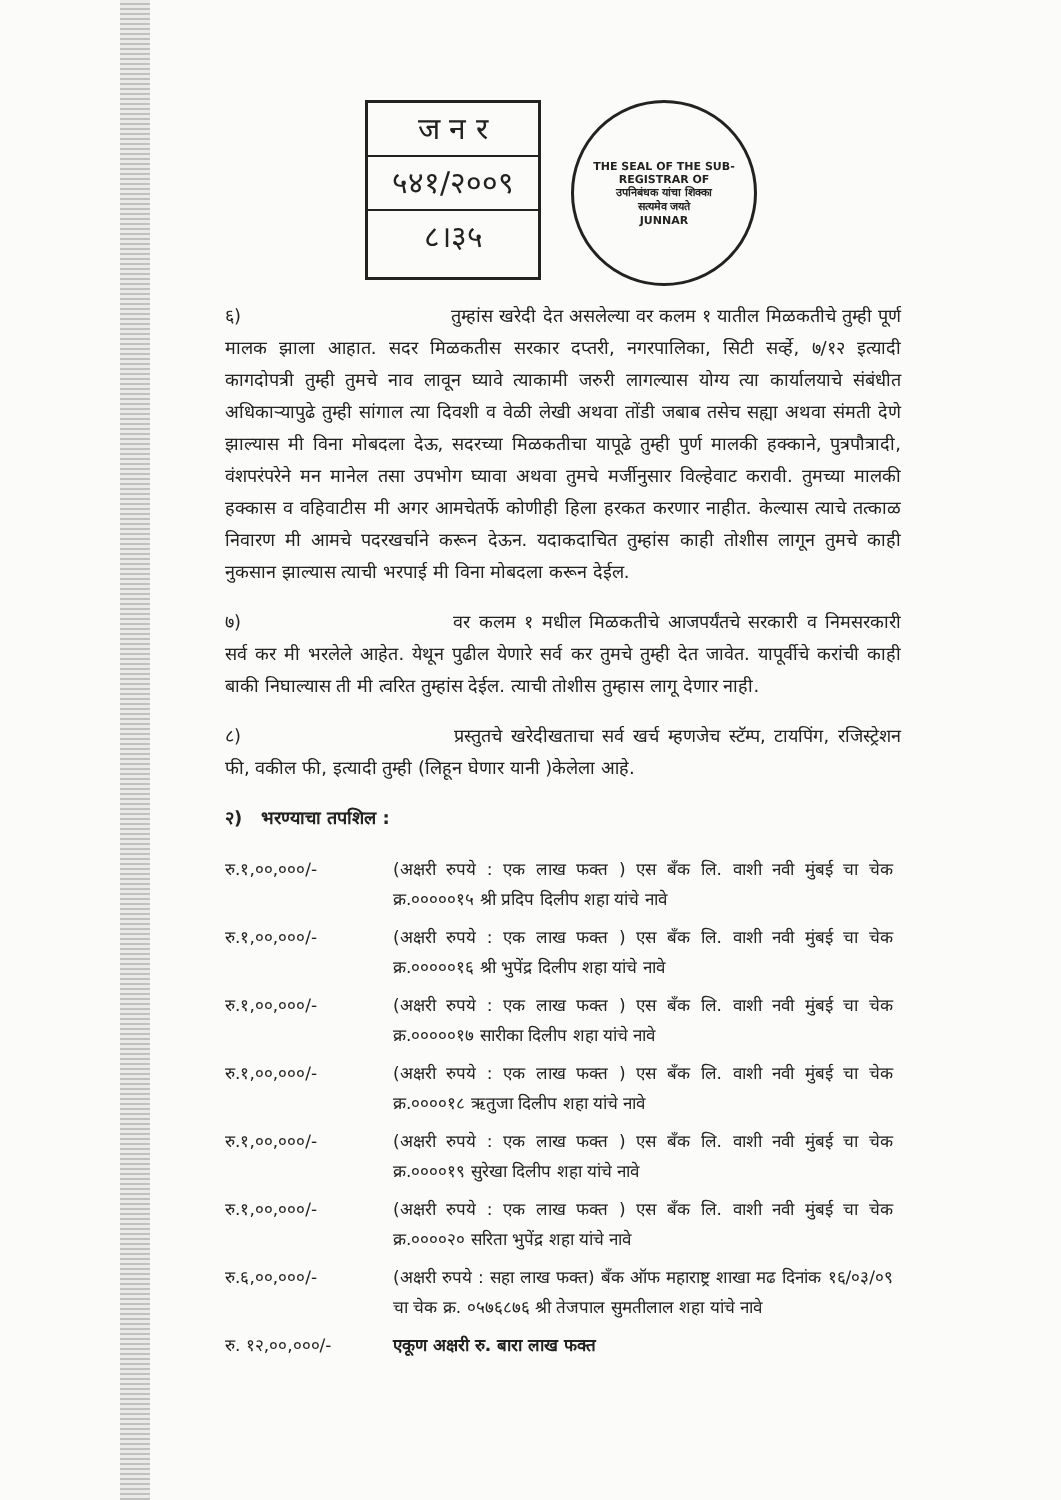ज न र
५४१/२००९
८।३५
THE SEAL OF THE SUB-REGISTRAR OF
उपनिबंधक यांचा शिक्का
सत्यमेव जयते
JUNNAR
६) तुम्हांस खरेदी देत असलेल्या वर कलम १ यातील मिळकतीचे तुम्ही पूर्ण मालक झाला आहात. सदर मिळकतीस सरकार दप्तरी, नगरपालिका, सिटी सर्व्हे, ७/१२ इत्यादी कागदोपत्री तुम्ही तुमचे नाव लावून घ्यावे त्याकामी जरुरी लागल्यास योग्य त्या कार्यालयाचे संबंधीत अधिकाऱ्यापुढे तुम्ही सांगाल त्या दिवशी व वेळी लेखी अथवा तोंडी जबाब तसेच सह्या अथवा संमती देणे झाल्यास मी विना मोबदला देऊ, सदरच्या मिळकतीचा यापूढे तुम्ही पुर्ण मालकी हक्काने, पुत्रपौत्रादी, वंशपरंपरेने मन मानेल तसा उपभोग घ्यावा अथवा तुमचे मर्जीनुसार विल्हेवाट करावी. तुमच्या मालकी हक्कास व वहिवाटीस मी अगर आमचेतर्फे कोणीही हिला हरकत करणार नाहीत. केल्यास त्याचे तत्काळ निवारण मी आमचे पदरखर्चाने करून देऊन. यदाकदाचित तुम्हांस काही तोशीस लागून तुमचे काही नुकसान झाल्यास त्याची भरपाई मी विना मोबदला करून देईल.
७) वर कलम १ मधील मिळकतीचे आजपर्यंतचे सरकारी व निमसरकारी सर्व कर मी भरलेले आहेत. येथून पुढील येणारे सर्व कर तुमचे तुम्ही देत जावेत. यापूर्वीचे करांची काही बाकी निघाल्यास ती मी त्वरित तुम्हांस देईल. त्याची तोशीस तुम्हास लागू देणार नाही.
८) प्रस्तुतचे खरेदीखताचा सर्व खर्च म्हणजेच स्टॅम्प, टायपिंग, रजिस्ट्रेशन फी, वकील फी, इत्यादी तुम्ही (लिहून घेणार यानी )केलेला आहे.
२) भरण्याचा तपशिल :
| रु.१,००,०००/- | (अक्षरी रुपये : एक लाख फक्त ) एस बँक लि. वाशी नवी मुंबई चा चेक क्र.०००००१५ श्री प्रदिप दिलीप शहा यांचे नावे |
| रु.१,००,०००/- | (अक्षरी रुपये : एक लाख फक्त ) एस बँक लि. वाशी नवी मुंबई चा चेक क्र.०००००१६ श्री भुपेंद्र दिलीप शहा यांचे नावे |
| रु.१,००,०००/- | (अक्षरी रुपये : एक लाख फक्त ) एस बँक लि. वाशी नवी मुंबई चा चेक क्र.०००००१७ सारीका दिलीप शहा यांचे नावे |
| रु.१,००,०००/- | (अक्षरी रुपये : एक लाख फक्त ) एस बँक लि. वाशी नवी मुंबई चा चेक क्र.००००१८ ऋतुजा दिलीप शहा यांचे नावे |
| रु.१,००,०००/- | (अक्षरी रुपये : एक लाख फक्त ) एस बँक लि. वाशी नवी मुंबई चा चेक क्र.००००१९ सुरेखा दिलीप शहा यांचे नावे |
| रु.१,००,०००/- | (अक्षरी रुपये : एक लाख फक्त ) एस बँक लि. वाशी नवी मुंबई चा चेक क्र.००००२० सरिता भुपेंद्र शहा यांचे नावे |
| रु.६,००,०००/- | (अक्षरी रुपये : सहा लाख फक्त) बँक ऑफ महाराष्ट्र शाखा मढ दिनांक १६/०३/०९ चा चेक क्र. ०५७६८७६ श्री तेजपाल सुमतीलाल शहा यांचे नावे |
| रु. १२,००,०००/- | एकूण अक्षरी रु. बारा लाख फक्त |